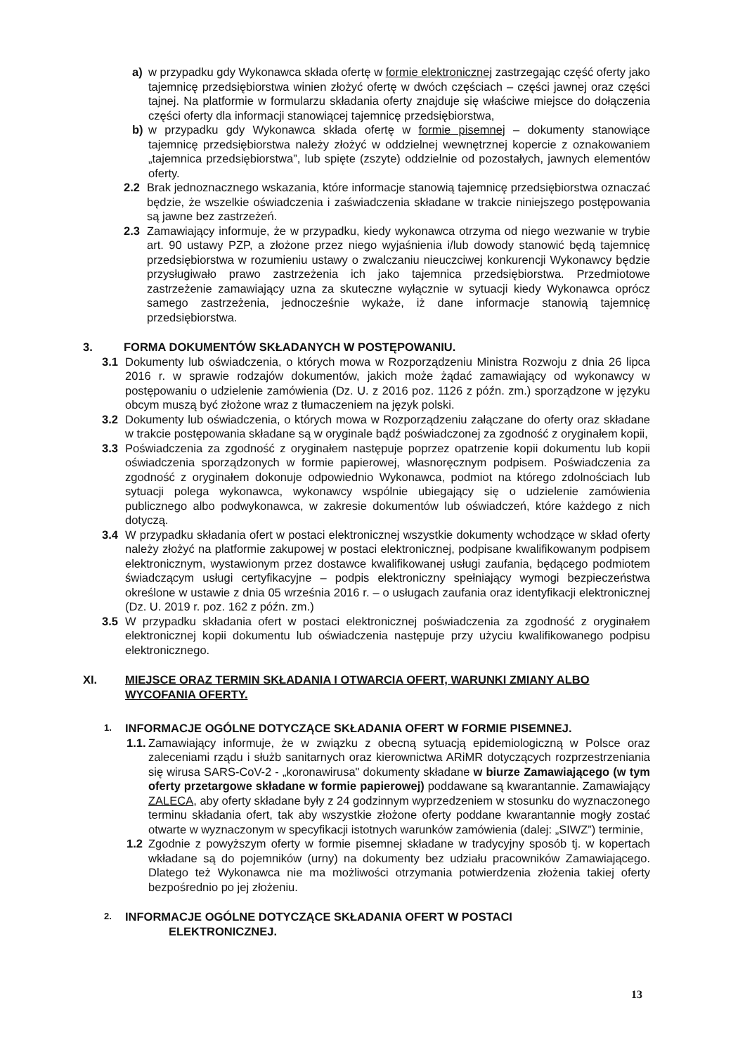a) w przypadku gdy Wykonawca składa ofertę w formie elektronicznej zastrzegając część oferty jako tajemnicę przedsiębiorstwa winien złożyć ofertę w dwóch częściach – części jawnej oraz części tajnej. Na platformie w formularzu składania oferty znajduje się właściwe miejsce do dołączenia części oferty dla informacji stanowiącej tajemnicę przedsiębiorstwa,
b) w przypadku gdy Wykonawca składa ofertę w formie pisemnej – dokumenty stanowiące tajemnicę przedsiębiorstwa należy złożyć w oddzielnej wewnętrznej kopercie z oznakowaniem „tajemnica przedsiębiorstwa”, lub spięte (zszyte) oddzielnie od pozostałych, jawnych elementów oferty.
2.2 Brak jednoznacznego wskazania, które informacje stanowią tajemnicę przedsiębiorstwa oznaczać będzie, że wszelkie oświadczenia i zaświadczenia składane w trakcie niniejszego postępowania są jawne bez zastrzeżeń.
2.3 Zamawiający informuje, że w przypadku, kiedy wykonawca otrzyma od niego wezwanie w trybie art. 90 ustawy PZP, a złożone przez niego wyjaśnienia i/lub dowody stanowić będą tajemnicę przedsiębiorstwa w rozumieniu ustawy o zwalczaniu nieuczciwej konkurencji Wykonawcy będzie przysługiwało prawo zastrzeżenia ich jako tajemnica przedsiębiorstwa. Przedmiotowe zastrzeżenie zamawiający uzna za skuteczne wyłącznie w sytuacji kiedy Wykonawca oprócz samego zastrzeżenia, jednocześnie wykaże, iż dane informacje stanowią tajemnicę przedsiębiorstwa.
3. FORMA DOKUMENTÓW SKŁADANYCH W POSTĘPOWANIU.
3.1 Dokumenty lub oświadczenia, o których mowa w Rozporządzeniu Ministra Rozwoju z dnia 26 lipca 2016 r. w sprawie rodzajów dokumentów, jakich może żądać zamawiający od wykonawcy w postępowaniu o udzielenie zamówienia (Dz. U. z 2016 poz. 1126 z późn. zm.) sporządzone w języku obcym muszą być złożone wraz z tłumaczeniem na język polski.
3.2 Dokumenty lub oświadczenia, o których mowa w Rozporządzeniu załączane do oferty oraz składane w trakcie postępowania składane są w oryginale bądź poświadczonej za zgodność z oryginałem kopii,
3.3 Poświadczenia za zgodność z oryginałem następuje poprzez opatrzenie kopii dokumentu lub kopii oświadczenia sporządzonych w formie papierowej, własnoręcznym podpisem. Poświadczenia za zgodność z oryginałem dokonuje odpowiednio Wykonawca, podmiot na którego zdolnościach lub sytuacji polega wykonawca, wykonawcy wspólnie ubiegający się o udzielenie zamówienia publicznego albo podwykonawca, w zakresie dokumentów lub oświadczeń, które każdego z nich dotyczą.
3.4 W przypadku składania ofert w postaci elektronicznej wszystkie dokumenty wchodzące w skład oferty należy złożyć na platformie zakupowej w postaci elektronicznej, podpisane kwalifikowanym podpisem elektronicznym, wystawionym przez dostawce kwalifikowanej usługi zaufania, będącego podmiotem świadczącym usługi certyfikacyjne – podpis elektroniczny spełniający wymogi bezpieczeństwa określone w ustawie z dnia 05 września 2016 r. – o usługach zaufania oraz identyfikacji elektronicznej (Dz. U. 2019 r. poz. 162 z późn. zm.)
3.5 W przypadku składania ofert w postaci elektronicznej poświadczenia za zgodność z oryginałem elektronicznej kopii dokumentu lub oświadczenia następuje przy użyciu kwalifikowanego podpisu elektronicznego.
XI. MIEJSCE ORAZ TERMIN SKŁADANIA I OTWARCIA OFERT, WARUNKI ZMIANY ALBO WYCOFANIA OFERTY.
1. INFORMACJE OGÓLNE DOTYCZĄCE SKŁADANIA OFERT W FORMIE PISEMNEJ.
1.1. Zamawiający informuje, że w związku z obecną sytuacją epidemiologiczną w Polsce oraz zaleceniami rządu i służb sanitarnych oraz kierownictwa ARiMR dotyczących rozprzestrzeniania się wirusa SARS-CoV-2 - „koronawirusa" dokumenty składane w biurze Zamawiającego (w tym oferty przetargowe składane w formie papierowej) poddawane są kwarantannie. Zamawiający ZALECA, aby oferty składane były z 24 godzinnym wyprzedzeniem w stosunku do wyznaczonego terminu składania ofert, tak aby wszystkie złożone oferty poddane kwarantannie mogły zostać otwarte w wyznaczonym w specyfikacji istotnych warunków zamówienia (dalej: „SIWZ”) terminie,
1.2 Zgodnie z powyższym oferty w formie pisemnej składane w tradycyjny sposób tj. w kopertach wkładane są do pojemników (urny) na dokumenty bez udziału pracowników Zamawiającego. Dlatego też Wykonawca nie ma możliwości otrzymania potwierdzenia złożenia takiej oferty bezpośrednio po jej złożeniu.
2. INFORMACJE OGÓLNE DOTYCZĄCE SKŁADANIA OFERT W POSTACI
ELEKTRONICZNEJ.
13